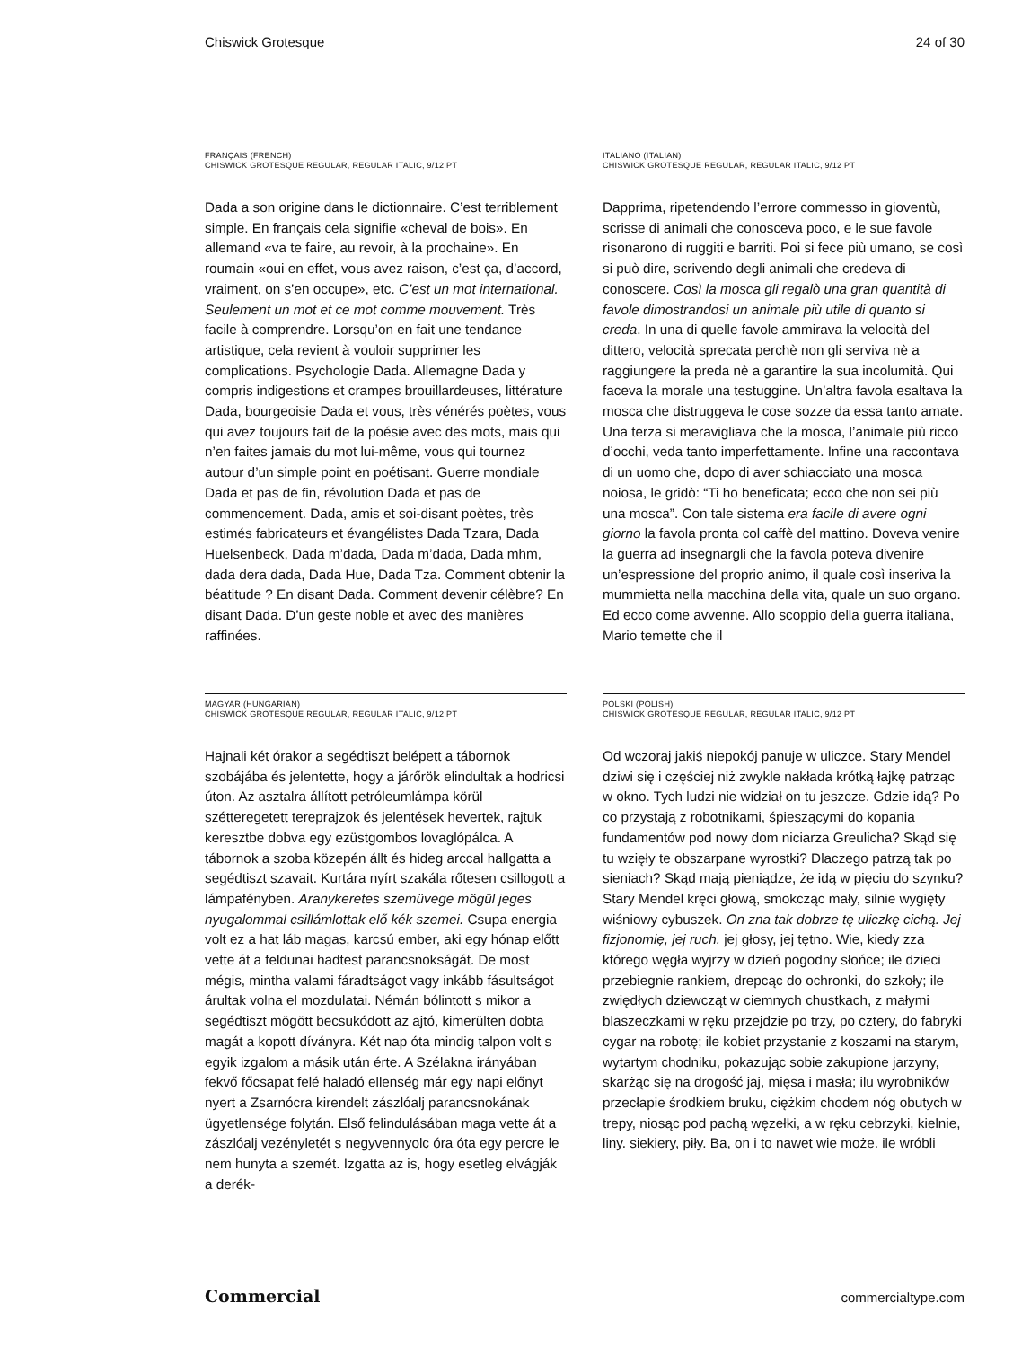Chiswick Grotesque 24 of 30
FRANÇAIS (FRENCH)
CHISWICK GROTESQUE REGULAR, REGULAR ITALIC, 9/12 PT
Dada a son origine dans le dictionnaire. C’est terriblement simple. En français cela signifie «cheval de bois». En allemand «va te faire, au revoir, à la prochaine». En roumain «oui en effet, vous avez raison, c’est ça, d’accord, vraiment, on s’en occupe», etc. C’est un mot international. Seulement un mot et ce mot comme mouvement. Très facile à comprendre. Lorsqu’on en fait une tendance artistique, cela revient à vouloir supprimer les complications. Psychologie Dada. Allemagne Dada y compris indigestions et crampes brouillardeuses, littérature Dada, bourgeoisie Dada et vous, très vénérés poètes, vous qui avez toujours fait de la poésie avec des mots, mais qui n’en faites jamais du mot lui-même, vous qui tournez autour d’un simple point en poétisant. Guerre mondiale Dada et pas de fin, révolution Dada et pas de commencement. Dada, amis et soi-disant poètes, très estimés fabricateurs et évangélistes Dada Tzara, Dada Huelsenbeck, Dada m’dada, Dada m’dada, Dada mhm, dada dera dada, Dada Hue, Dada Tza. Comment obtenir la béatitude ? En disant Dada. Comment devenir célèbre? En disant Dada. D’un geste noble et avec des manières raffinées.
ITALIANO (ITALIAN)
CHISWICK GROTESQUE REGULAR, REGULAR ITALIC, 9/12 PT
Dapprima, ripetendendo l’errore commesso in gioventù, scrisse di animali che conosceva poco, e le sue favole risonarono di ruggiti e barriti. Poi si fece più umano, se così si può dire, scrivendo degli animali che credeva di conoscere. Così la mosca gli regalò una gran quantità di favole dimostrandosi un animale più utile di quanto si creda. In una di quelle favole ammirava la velocità del dittero, velocità sprecata perchè non gli serviva nè a raggiungere la preda nè a garantire la sua incolumità. Qui faceva la morale una testuggine. Un’altra favola esaltava la mosca che distruggeva le cose sozze da essa tanto amate. Una terza si meravigliava che la mosca, l’animale più ricco d’occhi, veda tanto imperfettamente. Infine una raccontava di un uomo che, dopo di aver schiacciato una mosca noiosa, le gridò: “Ti ho beneficata; ecco che non sei più una mosca”. Con tale sistema era facile di avere ogni giorno la favola pronta col caffè del mattino. Doveva venire la guerra ad insegnargli che la favola poteva divenire un’espressione del proprio animo, il quale così inseriva la mummietta nella macchina della vita, quale un suo organo. Ed ecco come avvenne. Allo scoppio della guerra italiana, Mario temette che il
MAGYAR (HUNGARIAN)
CHISWICK GROTESQUE REGULAR, REGULAR ITALIC, 9/12 PT
Hajnali két órakor a segédtiszt belépett a tábornok szobájába és jelentette, hogy a járőrök elindultak a hodricsi úton. Az asztalra állított petróleumlámpa körül szétteregetett tereprajzok és jelentések hevertek, rajtuk keresztbe dobva egy ezüstgombos lovaglópálca. A tábornok a szoba közepén állt és hideg arccal hallgatta a segédtiszt szavait. Kurtára nyírt szakála rőtesen csillogott a lámpafényben. Aranykeretes szemüvege mögül jeges nyugalommal csillámlottak elő kék szemei. Csupa energia volt ez a hat láb magas, karcsú ember, aki egy hónap előtt vette át a feldunai hadtest parancsnokságát. De most mégis, mintha valami fáradtságot vagy inkább fásultságot árultak volna el mozdulatai. Némán bólintott s mikor a segédtiszt mögött becsukódott az ajtó, kimerülten dobta magát a kopott díványra. Két nap óta mindig talpon volt s egyik izgalom a másik után érte. A Szélakna irányában fekvő főcsapat felé haladó ellenség már egy napi előnyt nyert a Zsarnócra kirendelt zászlóalj parancsnokának ügyetlensége folytán. Első felindulásában maga vette át a zászlóalj vezényletét s negyvennyolc óra óta egy percre le nem hunyta a szemét. Izgatta az is, hogy esetleg elvágják a derék-
POLSKI (POLISH)
CHISWICK GROTESQUE REGULAR, REGULAR ITALIC, 9/12 PT
Od wczoraj jakiś niepokój panuje w uliczce. Stary Mendel dziwi się i częściej niż zwykle nakłada krótką łajkę patrząc w okno. Tych ludzi nie widział on tu jeszcze. Gdzie idą? Po co przystają z robotnikami, śpieszącymi do kopania fundamentów pod nowy dom niciarza Greulicha? Skąd się tu wzięły te obszarpane wyrostki? Dlaczego patrzą tak po sieniach? Skąd mają pieniądze, że idą w pięciu do szynku? Stary Mendel kręci głową, smokcząc mały, silnie wygięty wiśniowy cybuszek. On zna tak dobrze tę uliczkę cichą. Jej fizjonomię, jej ruch. jej głosy, jej tętno. Wie, kiedy zza którego węgła wyjrzy w dzień pogodny słońce; ile dzieci przebiegnie rankiem, drepcąc do ochronki, do szkoły; ile zwiędłych dziewcząt w ciemnych chustkach, z małymi blaszeczkami w ręku przejdzie po trzy, po cztery, do fabryki cygar na robotę; ile kobiet przystanie z koszami na starym, wytartym chodniku, pokazując sobie zakupione jarzyny, skarżąc się na drogość jaj, mięsa i masła; ilu wyrobników przecłapie środkiem bruku, ciężkim chodem nóg obutych w trepy, niosąc pod pachą węzełki, a w ręku cebrzyki, kielnie, liny. siekiery, piły. Ba, on i to nawet wie może. ile wróbli
Commercial commercialtype.com